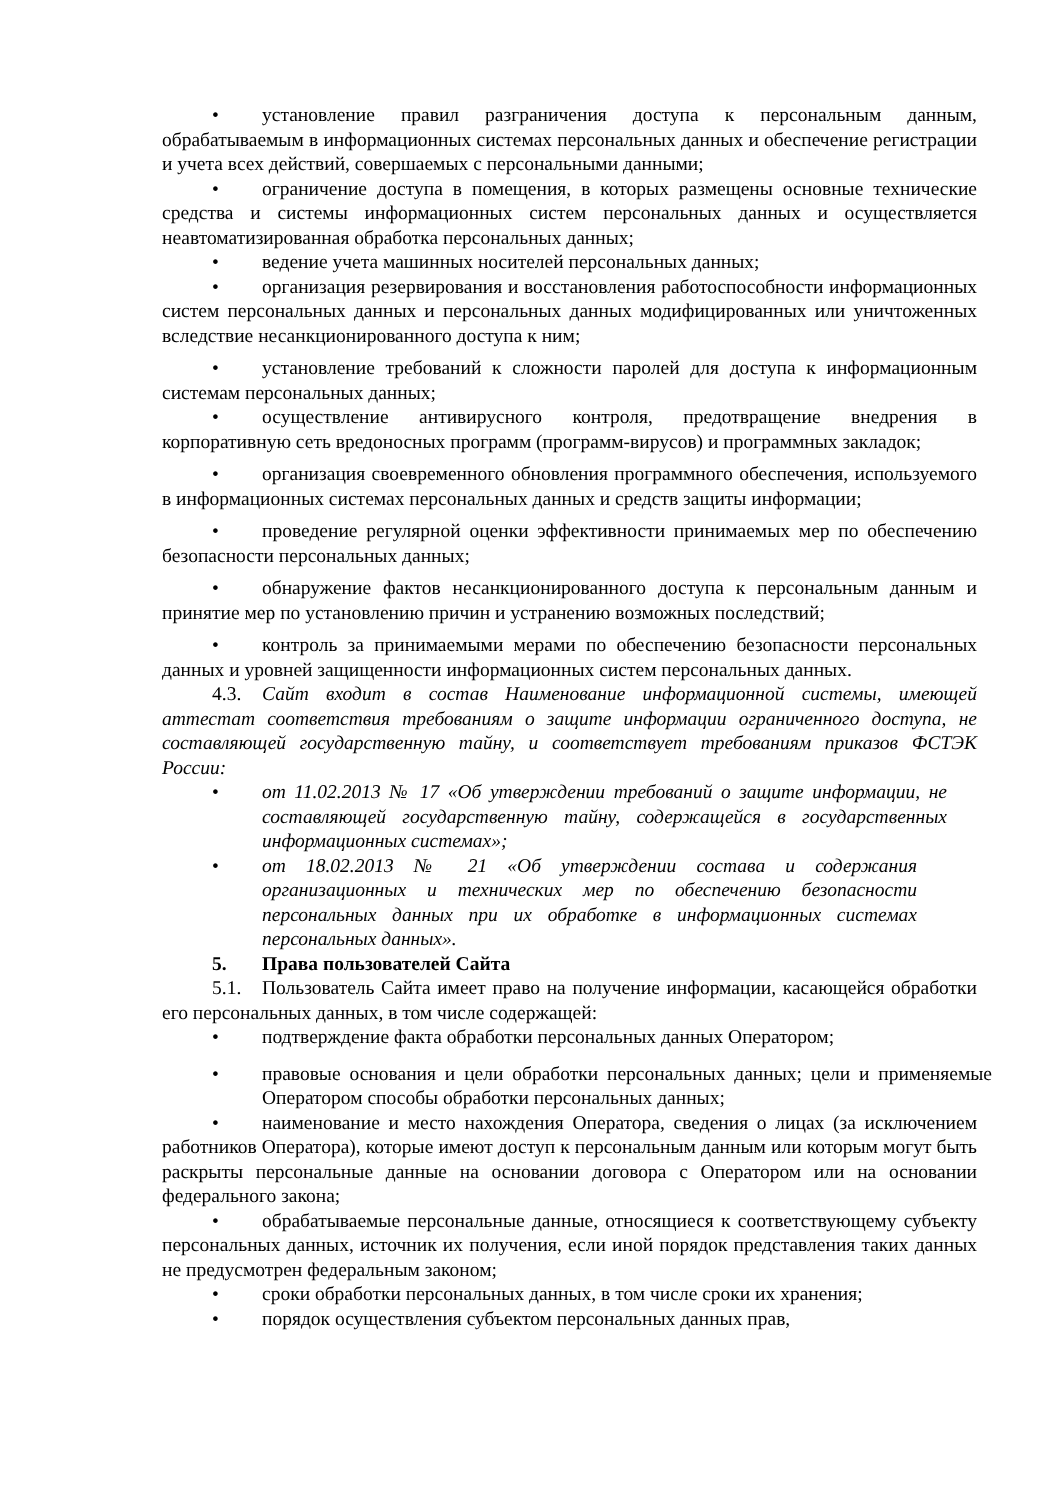• установление правил разграничения доступа к персональным данным, обрабатываемым в информационных системах персональных данных и обеспечение регистрации и учета всех действий, совершаемых с персональными данными;
• ограничение доступа в помещения, в которых размещены основные технические средства и системы информационных систем персональных данных и осуществляется неавтоматизированная обработка персональных данных;
• ведение учета машинных носителей персональных данных;
• организация резервирования и восстановления работоспособности информационных систем персональных данных и персональных данных модифицированных или уничтоженных вследствие несанкционированного доступа к ним;
• установление требований к сложности паролей для доступа к информационным системам персональных данных;
• осуществление антивирусного контроля, предотвращение внедрения в корпоративную сеть вредоносных программ (программ-вирусов) и программных закладок;
• организация своевременного обновления программного обеспечения, используемого в информационных системах персональных данных и средств защиты информации;
• проведение регулярной оценки эффективности принимаемых мер по обеспечению безопасности персональных данных;
• обнаружение фактов несанкционированного доступа к персональным данным и принятие мер по установлению причин и устранению возможных последствий;
• контроль за принимаемыми мерами по обеспечению безопасности персональных данных и уровней защищенности информационных систем персональных данных.
4.3. Сайт входит в состав Наименование информационной системы, имеющей аттестат соответствия требованиям о защите информации ограниченного доступа, не составляющей государственную тайну, и соответствует требованиям приказов ФСТЭК России:
• от 11.02.2013 № 17 «Об утверждении требований о защите информации, не составляющей государственную тайну, содержащейся в государственных информационных системах»;
• от 18.02.2013 № 21 «Об утверждении состава и содержания организационных и технических мер по обеспечению безопасности персональных данных при их обработке в информационных системах персональных данных».
5. Права пользователей Сайта
5.1. Пользователь Сайта имеет право на получение информации, касающейся обработки его персональных данных, в том числе содержащей:
• подтверждение факта обработки персональных данных Оператором;
• правовые основания и цели обработки персональных данных; цели и применяемые Оператором способы обработки персональных данных;
• наименование и место нахождения Оператора, сведения о лицах (за исключением работников Оператора), которые имеют доступ к персональным данным или которым могут быть раскрыты персональные данные на основании договора с Оператором или на основании федерального закона;
• обрабатываемые персональные данные, относящиеся к соответствующему субъекту персональных данных, источник их получения, если иной порядок представления таких данных не предусмотрен федеральным законом;
• сроки обработки персональных данных, в том числе сроки их хранения;
• порядок осуществления субъектом персональных данных прав,